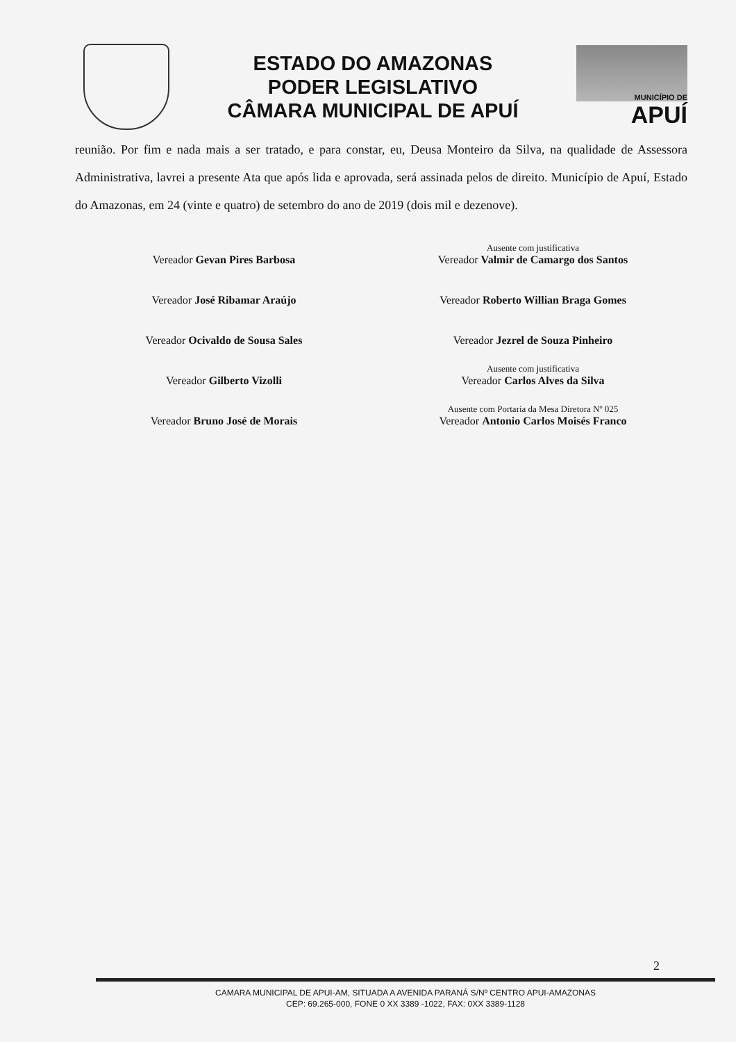ESTADO DO AMAZONAS
PODER LEGISLATIVO
CÂMARA MUNICIPAL DE APUÍ
MUNICÍPIO DE
APUÍ
reunião. Por fim e nada mais a ser tratado, e para constar, eu, Deusa Monteiro da Silva, na qualidade de Assessora Administrativa, lavrei a presente Ata que após lida e aprovada, será assinada pelos de direito. Município de Apuí, Estado do Amazonas, em 24 (vinte e quatro) de setembro do ano de 2019 (dois mil e dezenove).
Vereador Gevan Pires Barbosa
Ausente com justificativa
Vereador Valmir de Camargo dos Santos
Vereador José Ribamar Araújo
Vereador Roberto Willian Braga Gomes
Vereador Ocivaldo de Sousa Sales
Vereador Jezrel de Souza Pinheiro
Vereador Gilberto Vizolli
Ausente com justificativa
Vereador Carlos Alves da Silva
Vereador Bruno José de Morais
Ausente com Portaria da Mesa Diretora Nº 025
Vereador Antonio Carlos Moisés Franco
2
CAMARA MUNICIPAL DE APUI-AM, SITUADA A AVENIDA PARANÁ S/Nº CENTRO APUI-AMAZONAS
CEP: 69.265-000, FONE 0 XX 3389 -1022, FAX: 0XX 3389-1128